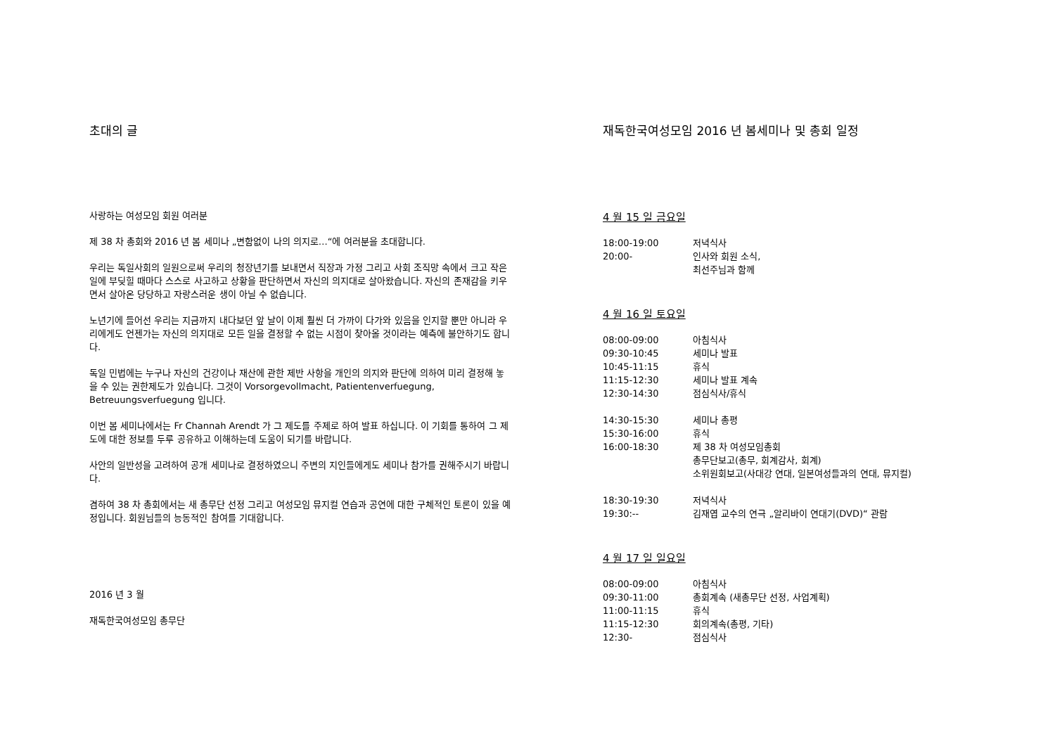초대의 글
사랑하는 여성모임 회원 여러분
제 38 차 총회와 2016 년 봄 세미나 „변함없이 나의 의지로…“에 여러분을 초대합니다.
우리는 독일사회의 일원으로써 우리의 청장년기를 보내면서 직장과 가정 그리고 사회 조직망 속에서 크고 작은 일에 부딪힐 때마다 스스로 사고하고 상황을 판단하면서 자신의 의지대로 살아왔습니다. 자신의 존재감을 키우면서 살아온 당당하고 자랑스러운 생이 아닐 수 없습니다.
노년기에 들어선 우리는 지금까지 내다보던 앞 날이 이제 훨씬 더 가까이 다가와 있음을 인지할 뿐만 아니라 우리에게도 언젠가는 자신의 의지대로 모든 일을 결정할 수 없는 시점이 찾아올 것이라는 예측에 불안하기도 합니다.
독일 민법에는 누구나 자신의 건강이나 재산에 관한 제반 사항을 개인의 의지와 판단에 의하여 미리 결정해 놓을 수 있는 권한제도가 있습니다. 그것이 Vorsorgevollmacht, Patientenverfuegung, Betreuungsverfuegung 입니다.
이번 봄 세미나에서는 Fr Channah Arendt 가 그 제도를 주제로 하여 발표 하십니다. 이 기회를 통하여 그 제도에 대한 정보를 두루 공유하고 이해하는데 도움이 되기를 바랍니다.
사안의 일반성을 고려하여 공개 세미나로 결정하였으니 주변의 지인들에게도 세미나 참가를 권해주시기 바랍니다.
겸하여 38 차 총회에서는 새 총무단 선정 그리고 여성모임 뮤지컬 연습과 공연에 대한 구체적인 토론이 있을 예정입니다. 회원님들의 능동적인 참여를 기대합니다.
2016 년 3 월
재독한국여성모임 총무단
재독한국여성모임 2016 년 봄세미나 및 총회 일정
4 월 15 일 금요일
| 18:00-19:00 | 저녁식사 |
| 20:00- | 인사와 회원 소식, 최선주님과 함께 |
4 월 16 일 토요일
| 08:00-09:00 | 아침식사 |
| 09:30-10:45 | 세미나 발표 |
| 10:45-11:15 | 휴식 |
| 11:15-12:30 | 세미나 발표 계속 |
| 12:30-14:30 | 점심식사/휴식 |
| 14:30-15:30 | 세미나 총평 |
| 15:30-16:00 | 휴식 |
| 16:00-18:30 | 제 38 차 여성모임총회 총무단보고(총무, 회계감사, 회계) 소위원회보고(사대강 연대, 일본여성들과의 연대, 뮤지컬) |
| 18:30-19:30 | 저녁식사 |
| 19:30:-- | 김재엽 교수의 연극 „알리바이 연대기(DVD)“ 관람 |
4 월 17 일 일요일
| 08:00-09:00 | 아침식사 |
| 09:30-11:00 | 총회계속 (새총무단 선정, 사업계획) |
| 11:00-11:15 | 휴식 |
| 11:15-12:30 | 회의계속(총평, 기타) |
| 12:30- | 점심식사 |